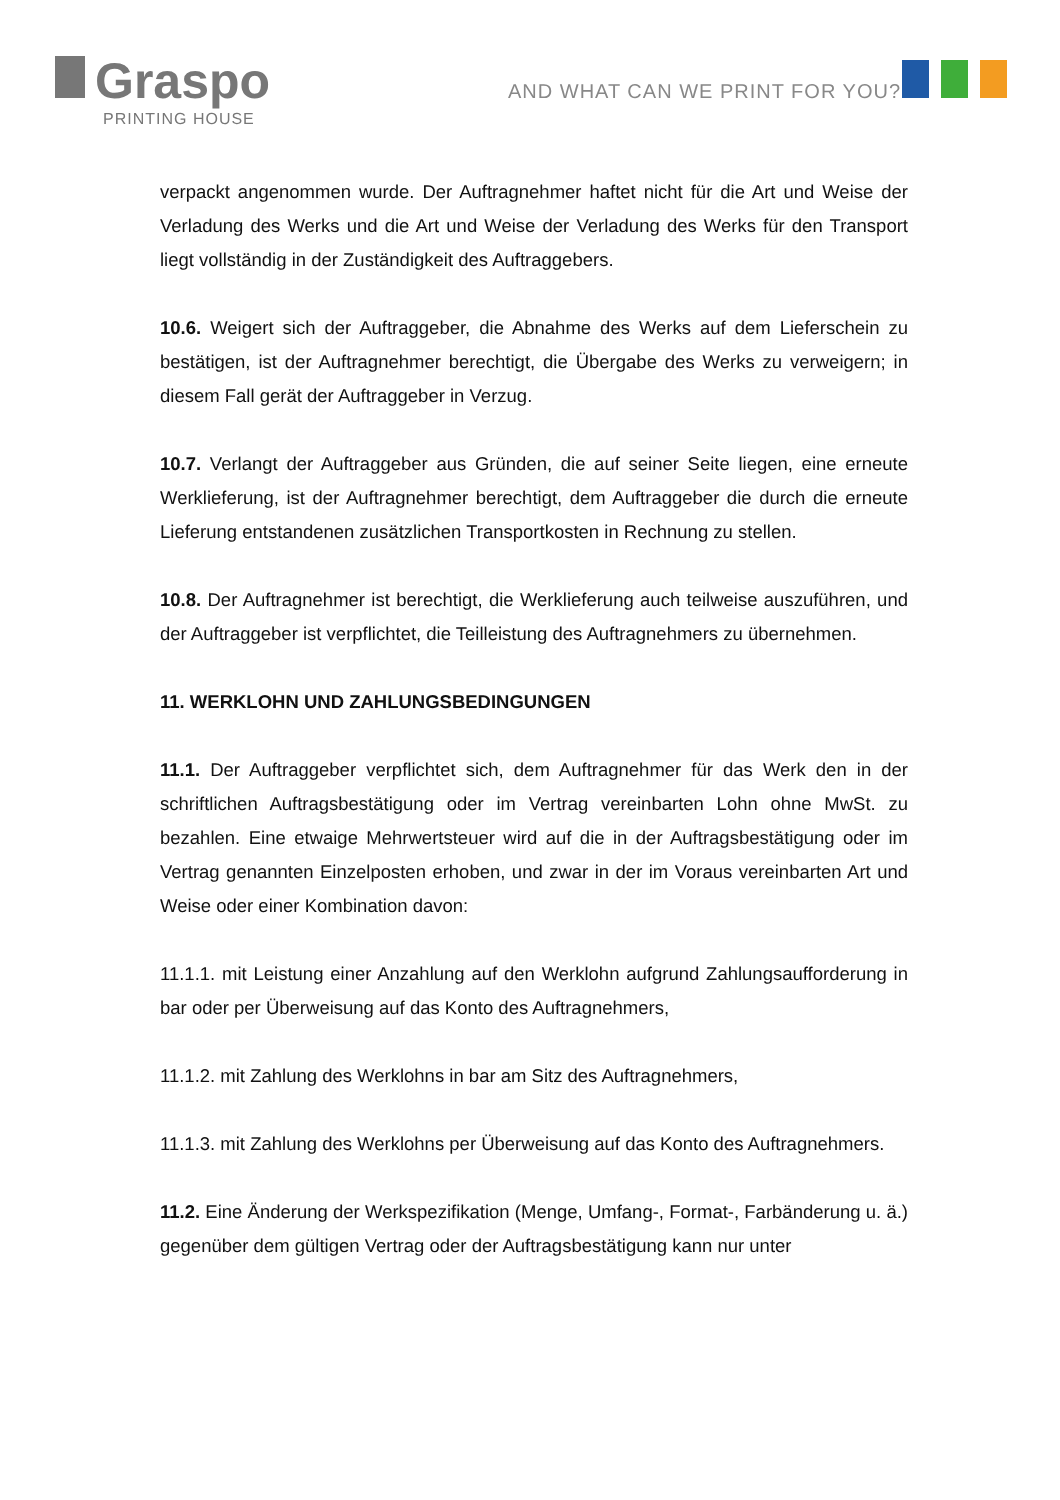Graspo
PRINTING HOUSE
AND WHAT CAN WE PRINT FOR YOU?
verpackt angenommen wurde. Der Auftragnehmer haftet nicht für die Art und Weise der Verladung des Werks und die Art und Weise der Verladung des Werks für den Transport liegt vollständig in der Zuständigkeit des Auftraggebers.
10.6. Weigert sich der Auftraggeber, die Abnahme des Werks auf dem Lieferschein zu bestätigen, ist der Auftragnehmer berechtigt, die Übergabe des Werks zu verweigern; in diesem Fall gerät der Auftraggeber in Verzug.
10.7. Verlangt der Auftraggeber aus Gründen, die auf seiner Seite liegen, eine erneute Werklieferung, ist der Auftragnehmer berechtigt, dem Auftraggeber die durch die erneute Lieferung entstandenen zusätzlichen Transportkosten in Rechnung zu stellen.
10.8. Der Auftragnehmer ist berechtigt, die Werklieferung auch teilweise auszuführen, und der Auftraggeber ist verpflichtet, die Teilleistung des Auftragnehmers zu übernehmen.
11. WERKLOHN UND ZAHLUNGSBEDINGUNGEN
11.1. Der Auftraggeber verpflichtet sich, dem Auftragnehmer für das Werk den in der schriftlichen Auftragsbestätigung oder im Vertrag vereinbarten Lohn ohne MwSt. zu bezahlen. Eine etwaige Mehrwertsteuer wird auf die in der Auftragsbestätigung oder im Vertrag genannten Einzelposten erhoben, und zwar in der im Voraus vereinbarten Art und Weise oder einer Kombination davon:
11.1.1. mit Leistung einer Anzahlung auf den Werklohn aufgrund Zahlungsaufforderung in bar oder per Überweisung auf das Konto des Auftragnehmers,
11.1.2. mit Zahlung des Werklohns in bar am Sitz des Auftragnehmers,
11.1.3. mit Zahlung des Werklohns per Überweisung auf das Konto des Auftragnehmers.
11.2. Eine Änderung der Werkspezifikation (Menge, Umfang-, Format-, Farbänderung u. ä.) gegenüber dem gültigen Vertrag oder der Auftragsbestätigung kann nur unter